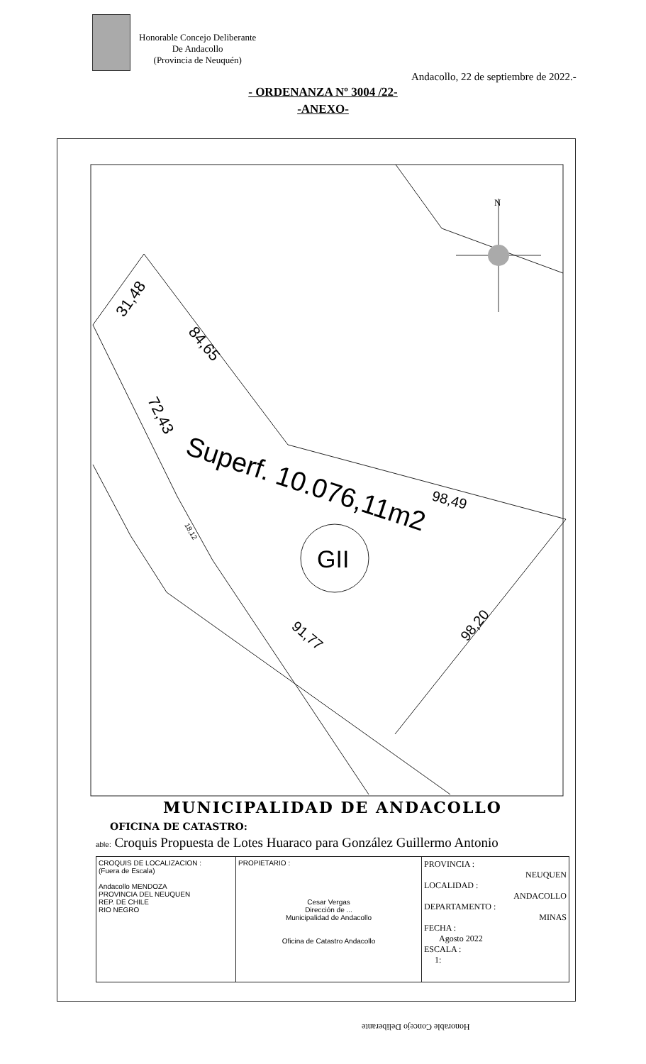Honorable Concejo Deliberante
De Andacollo
(Provincia de Neuquén)
Andacollo, 22 de septiembre de 2022.-
- ORDENANZA Nº 3004 /22-
-ANEXO-
N
31,48
84,65
72,43
Superf. 10.076,11m2
98,49
18,12
GII
91,77
98,20
MUNICIPALIDAD DE ANDACOLLO
OFICINA DE CATASTRO:
able: Croquis Propuesta de Lotes Huaraco para González Guillermo Antonio
| CROQUIS DE LOCALIZACION : (Fuera de Escala) Andacollo MENDOZA PROVINCIA DEL NEUQUEN REP. DE CHILE RIO NEGRO | PROPIETARIO : Cesar Vergas Dirección de ... Municipalidad de Andacollo Oficina de Catastro Andacollo | PROVINCIA : NEUQUEN LOCALIDAD : ANDACOLLO DEPARTAMENTO : MINAS FECHA : Agosto 2022 ESCALA : 1: |
Honorable Concejo Deliberante